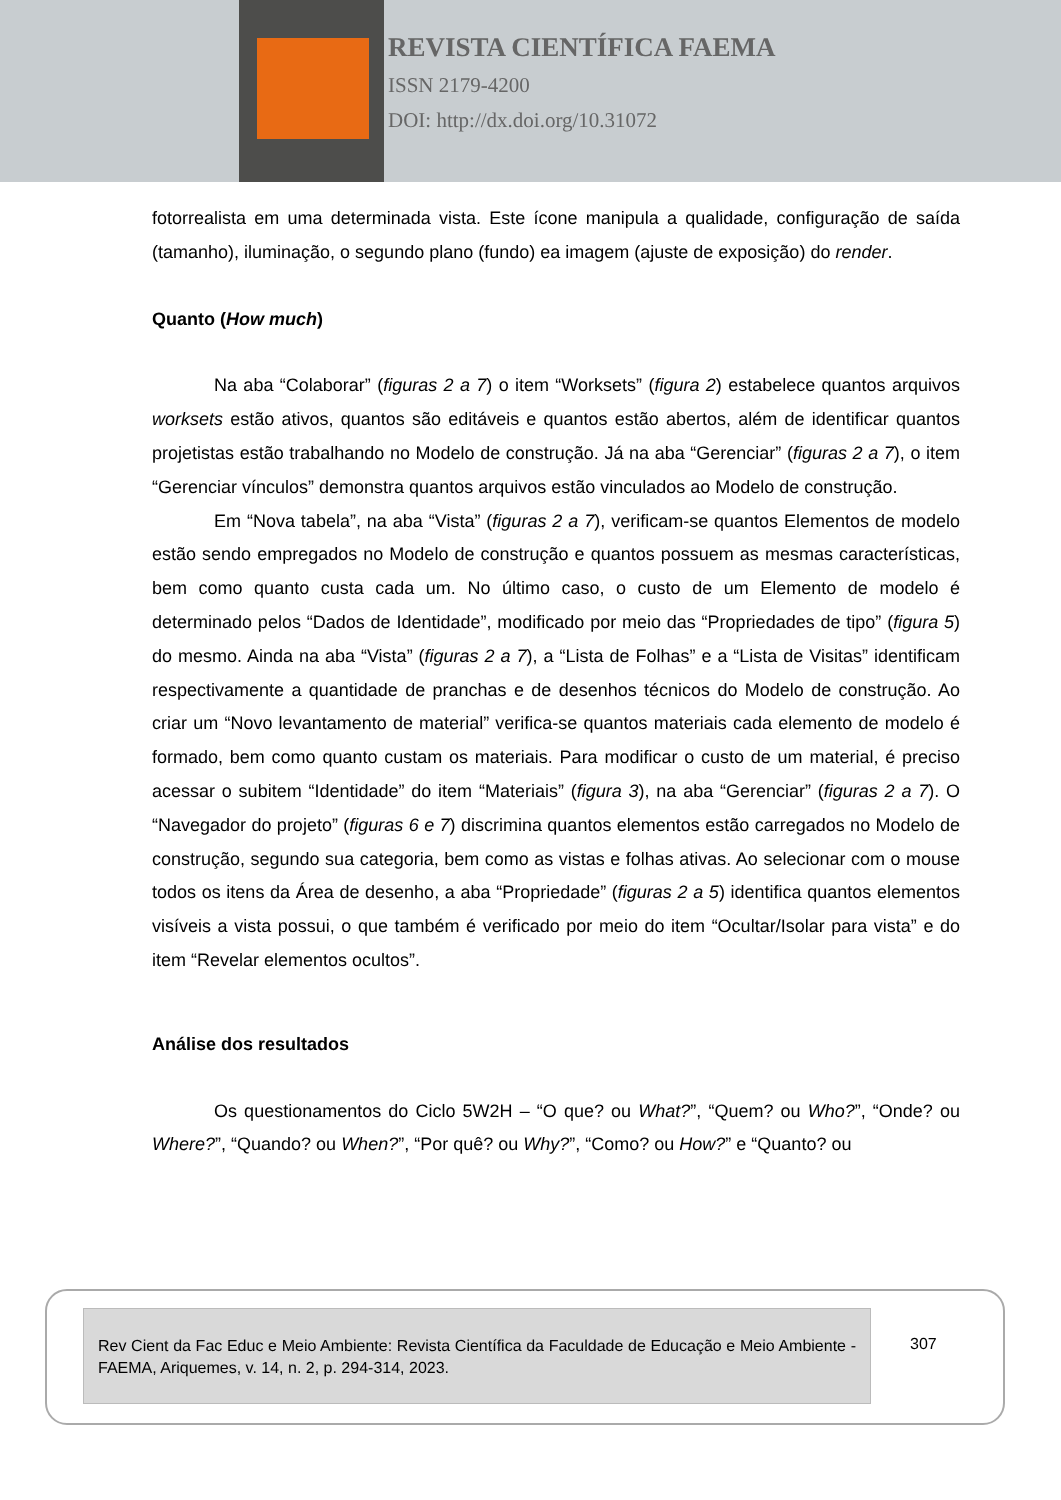REVISTA CIENTÍFICA FAEMA
ISSN 2179-4200
DOI: http://dx.doi.org/10.31072
fotorrealista em uma determinada vista. Este ícone manipula a qualidade, configuração de saída (tamanho), iluminação, o segundo plano (fundo) ea imagem (ajuste de exposição) do render.
Quanto (How much)
Na aba “Colaborar” (figuras 2 a 7) o item “Worksets” (figura 2) estabelece quantos arquivos worksets estão ativos, quantos são editáveis e quantos estão abertos, além de identificar quantos projetistas estão trabalhando no Modelo de construção. Já na aba “Gerenciar” (figuras 2 a 7), o item “Gerenciar vínculos” demonstra quantos arquivos estão vinculados ao Modelo de construção.
Em “Nova tabela”, na aba “Vista” (figuras 2 a 7), verificam-se quantos Elementos de modelo estão sendo empregados no Modelo de construção e quantos possuem as mesmas características, bem como quanto custa cada um. No último caso, o custo de um Elemento de modelo é determinado pelos “Dados de Identidade”, modificado por meio das “Propriedades de tipo” (figura 5) do mesmo. Ainda na aba “Vista” (figuras 2 a 7), a “Lista de Folhas” e a “Lista de Visitas” identificam respectivamente a quantidade de pranchas e de desenhos técnicos do Modelo de construção. Ao criar um “Novo levantamento de material” verifica-se quantos materiais cada elemento de modelo é formado, bem como quanto custam os materiais. Para modificar o custo de um material, é preciso acessar o subitem “Identidade” do item “Materiais” (figura 3), na aba “Gerenciar” (figuras 2 a 7). O “Navegador do projeto” (figuras 6 e 7) discrimina quantos elementos estão carregados no Modelo de construção, segundo sua categoria, bem como as vistas e folhas ativas. Ao selecionar com o mouse todos os itens da Área de desenho, a aba “Propriedade” (figuras 2 a 5) identifica quantos elementos visíveis a vista possui, o que também é verificado por meio do item “Ocultar/Isolar para vista” e do item “Revelar elementos ocultos”.
Análise dos resultados
Os questionamentos do Ciclo 5W2H – “O que? ou What?”, “Quem? ou Who?”, “Onde? ou Where?”, “Quando? ou When?”, “Por quê? ou Why?”, “Como? ou How?” e “Quanto? ou
Rev Cient da Fac Educ e Meio Ambiente: Revista Científica da Faculdade de Educação e Meio Ambiente - FAEMA, Ariquemes, v. 14, n. 2, p. 294-314, 2023.
307